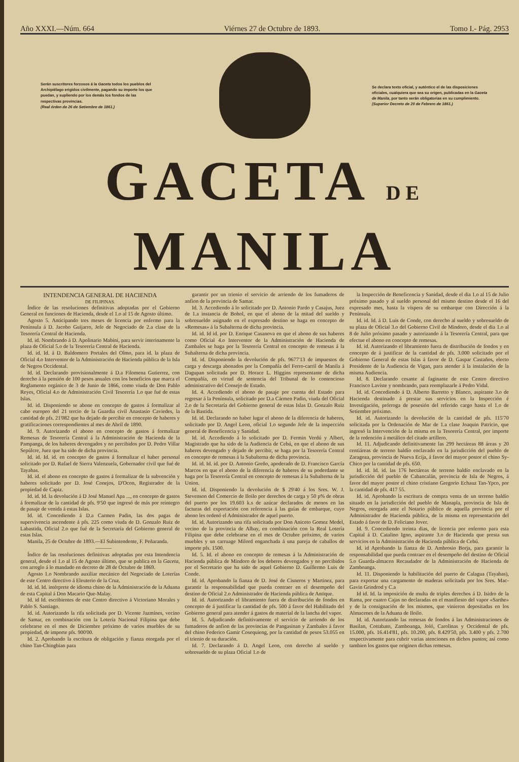Año XXXI.—Núm. 664 Viérnes 27 de Octubre de 1893. Tomo I.- Pág. 2953
Serán suscritores forzosos á la Gaceta todos los pueblos del Archipiélago erigidos civilmente, pagando su importe los que puedan, y supliendo por los demás los fondos de las respectivas provincias.
(Real órden de 26 de Setiembre de 1861.)
Se declara texto oficial, y auténtico el de las disposiciones oficiales, cualquiera que sea su origen, publicadas en la Gaceta de Manila, por tanto serán obligatorias en su cumplimiento.
(Superior Decreto de 20 de Febrero de 1861.)
GACETA DE MANILA
INTENDENCIA GENERAL DE HACIENDA
DE FILIPINAS.
Índice de las resoluciones definitivas adoptadas por el Gobierno General en funciones de Hacienda, desde el 1.o al 15 de Agosto último.
Agosto 5. Anticipando tres meses de licencia por enfermo para la Península á D. Jacobo Guijarro, Jefe de Negociado de 2.a clase de la Tesorería Central de Hacienda.
Id. id. Nombrando á D. Apolinario Mabini, para servir interinamente la plaza de Oficial 5.o de la Tesorería Central de Hacienda.
Id. id. Id. á D. Baldomero Portales del Olmo, para id. la plaza de Oficial 4.o Interventor de la Administración de Hacienda pública de la Isla de Negros Occidental.
Id. id. Declarando provisionalmente á D.a Filomena Gutierrez, con derecho á la pensión de 100 pesos anuales con los beneficios que marca el Reglamento orgánico de 3 de Junio de 1866, como viuda de Don Pablo Reyes, Oficial 4.o de Administración Civil Tesorería 1.o que fué de estas Islas.
Id. id. Disponiendo se abone en concepto de gastos á formalizar al cabo europeo del 21 tercio de la Guardia civil Anastasio Caviedes, la cantidad de pfs. 21'082 que ha dejado de percibir en concepto de haberes y gratificaciones correspondientes al mes de Abril de 1890.
Id. 9. Autorizando el abono en concepto de gastos á formalizar Remesas de Tesorería Central á la Administración de Hacienda de la Pampanga, de los haberes devengados y no percibidos por D. Pedro Villar Sepúlcre, Juez que ha sido de dicha provincia.
Id. id. Id. id. en concepto de gastos á formalizar el haber personal solicitado por D. Rafael de Sierra Valenzuela, Gobernador civil que fué de Tayabas.
Id. id. el abono en concepto de gastos á formalizar de la subvención y haberes solicitado por D. José Conejos, D'Ocon, Registrador de la propiedad de Capiz.
Id. id. Id. la devolución á D José Manuel Apa ..., en concepto de gastos á formalizar de la cantidad de pfs. 9'50 que ingresó de más por reintegro de pasaje de venida á estas Islas.
Id. id. Concediendo á D.a Carmen Padin, las dos pagas de supervivencia ascendente á pfs. 225 como viuda de D. Gonzalo Ruiz de Labastida, Oficial 2.o que fué de la Secretaría del Gobierno general de estas Islas.
Manila, 25 de Octubre de 1893.—El Subintendente, F. Peñaranda.
———
Índice de las resoluciones definitivas adoptadas por esta Intendencia general, desde el 1.o al 15 de Agosto último, que se publica en la Gaceta, con arreglo á lo mandado en decreto de 28 de Octubre de 1869.
Agosto 1.o Nombrando auxiliar mecánico del Negociado de Loterías de este Centro directivo á Eleuterio de la Cruz.
Id. id. Id. intérprete de idioma chino de la Administración de la Aduana de esta Capital á Don Macario Que-Malay.
Id. id Id. escribientes de este Centro directivo á Victoriano Morales y Pablo S. Santiago.
Id. id. Autorizando la rifa solicitada por D. Vicente Jazmínes, vecino de Samar, en combinación con la Lotería Nacional Filipina que debe celebrarse en el mes de Diciembre próximo de varios muebles de su propiedad, de importe pfs. 900'00.
Id. 2. Aprobando la escritura de obligación y fianza otorgada por el chino Tan-Chingbian para
garantir por un trienio el servicio de arriendo de los fumaderos de anfion de la provincia de Samar.
Id. 3. Accediendo á lo solicitado por D. Antonio Pardo y Casajus, Juez de 1.a instancia de Bohol, en que el abono de la mitad del sueldo y sobresueldo asignado en el expresado destino se haga en concepto de «Remesas» á la Subalterna de dicha provincia.
Id. id. Id id. por D. Enrique Casanova en que el abono de sus haberes como Oficial 4.o Interventor de la Administración de Hacienda de Zambales se haga por la Tesorería Central en concepto de remesas á la Subalterna de dicha provincia.
Id. id. Disponiendo la devolución de pfs. 9677'13 de impuestos de carga y descarga abonados por la Compañía del Ferro-carril de Manila á Dagupan solicitada por D. Horace L. Higgins representante de dicha Compañía, en virtud de sentencia del Tribunal de lo contencioso administrativo del Consejo de Estado.
Id. 4. Accediendo el abono de pasaje por cuenta del Estado para regresar á la Península, solicitado por D.a Cármen Padin, viuda del Oficial 2.o de la Secretaría del Gobierno general de estas Islas D. Gonzalo Ruiz de la Bastida.
Id. id. Declarando no haber lugar el abono de la diferencia de haberes, solicitado por D. Angel Leon, oficial 1.o segundo Jefe de la inspección general de Beneficencia y Sanidad.
Id. id. Accediendo á lo solicitado por D. Fermin Verdú y Albert, Magistrado que ha sido de la Audiencia de Cebú, en que el abono de sus haberes devengado y dejado de percibir, se haga por la Tesorería Central en concepto de remesas á la Subalterna de dicha provincia.
Id. id. Id. id. por D. Antonio Greño, apoderado de D. Francisco García Marcos en que el abono de la diferencia de haberes de su poderdante se haga por la Tesorería Central en concepto de remesas á la Subalterna de la Union.
Id. id. Disponiendo la devolución de $ 29'40 á los Sres. W. J. Stevenson del Comercio de Iloilo por derechos de carga y 50 p% de obras del puerto por los 19.603 k.s de azúcar declarados de menos en las facturas del exportación con referencia á las guías de embarque, cuyo abono les ordenó el Administrador de aquel puerto.
Id. id. Autorizando una rifa solicitada por Don Aniceto Gomez Medel, vecino de la provincia de Albay, en combinación con la Real Lotería Filipina que debe celebrarse en el mes de Octubre próximo, de varios muebles y un carruage Milord enganchada á una pareja de caballos de importe pfs. 1500.
Id. 5. Id. el abono en concepto de remesas á la Administración de Hacienda pública de Mindoro de los deberes devengados y no percibidos por el Secretario que ha sido de aquel Gobierno D. Guillermo Luis de Conde.
Id. id. Aprobando la fianza de D. José de Cisneros y Martinez, para garantir la responsabilidad que pueda contraer en el desempeño del destino de Oficial 2.o Administrador de Hacienda pública de Antique.
Id. id. Autorizando el libramiento fuera de distribución de fondos en concepto de á justificar la cantidad de pfs. 500 á favor del Habilitado del Gobierno general para atender á gastos de material de la lancha del vapor.
Id. 5. Adjudicando definitivamente el servicio de arriendo de los fumaderos de anfion de las provincias de Pangasinan y Zambales á favor del chino Federico Gamir Cosequieng, por la cantidad de pesos 53.055 en el trienio de su duración.
Id. 7. Declarando á D. Angel Leon, con derecho al sueldo y sobresueldo de su plaza Oficial 1.o de
la Inspección de Beneficencia y Sanidad, desde el dia 1.o al 15 de Julio próximo pasado y al sueldo personal del mismo destino desde el 16 del expresado mes, hasta la víspera de su embarque con Dirección á la Península.
Id. id. Id. á D. Luis de Conde, con derecho al sueldo y sobresueldo de su plaza de Oficial 3.o del Gobierno Civil de Mindoro, desde el dia 1.o al 8 de Julio próximo pasado y autorizando á la Tesorería Central, para que efectue el abono en concepto de remesas.
Id. id. Autorizando el libramiento fuera de distribución de fondos y en concepto de á justificar de la cantidad de pfs. 3.000 solicitado por el Gobierno General de estas Islas á favor de D. Gaspar Castaños, electo Presidente de la Audiencia de Vigan, para atender á la instalación de la misma Audiencia.
Id. 8. Declarando cesante al faginante de este Centro directivo Francisco Laviste y nombrando, para reemplazarle á Pedro Vidal.
Id. id. Concediendo á D. Alberto Barretto y Blanco, aspirante 3.o de Hacienda destinado á prestar sus servicios en la Inspección é Investigación, prórroga de posesión del referido cargo hasta el 1.o de Setiembre próximo.
Id. id. Autorizando la devolución de la cantidad de pfs. 115'70 solicitada por la Ordenación de Mar de 1.a clase Joaquin Patricio, que ingresó la Intervención de la misma en la Tesorería Central, por importe de la redención á metálico del citado artillero.
Id. 11. Adjudicando definitivamente las 299 hectáreas 88 áreas y 20 centiáreas de terreno baldío enclavado en la jurisdicción del pueblo de Zaragoza, provincia de Nueva Ecija, á favor del mayor postor el chino Sy-Chico por la cantidad de pfs. 650.
Id. id. Id. id. las 176 hectáreas de terreno baldío enclavado en la jurisdicción del pueblo de Cabancalán, provincia de Isla de Negros, á favor del mayor postor el chino cristiano Gregorio Echauz Tan-Ypco, por la cantidad de pfs. 417 55.
Id. id. Aprobando la escritura de compra venta de un terreno baldío situado en la jurisdicción del pueblo de Manapla, provincia de Isla de Negros, otorgada ante el Notario público de aquella provincia por el Administrador de Hacienda pública, de la misma en representación del Estado á favor de D. Feliciano Jover.
Id. 9. Concediendo treinta dias, de licencia por enfermo para esta Capital á D. Catalino Igno, aspirante 3.o de Hacienda que presta sus servicios en la Administración de Hacienda pública de Cebú.
Id. id Aprobando la fianza de D. Ambrosio Borja, para garantir la responsabilidad que pueda contraer en el desempeño del destino de Oficial 5.o Guarda-almacen Recaudador de la Administración de Hacienda de Zamboanga.
Id. 11. Disponiendo la habilitación del puerto de Calagua (Tayabas), para exportar una cargamento de maderas solicitada por los Sres. Mac-Gavin Grindrod y C.a
Id id. Id. la imposición de multa de triples derechos á D. Isidro de la Rama, por cuatro Cajas no declaradas en el manifiesto del vapor «Sarthe» y de la consignación de los mismos, que vinieron depositadas en los Almacenes de la Aduana de Iloilo.
Id. id. Autorizando las remesas de fondos á las Administraciones de Basilan, Cottabato, Zamboanga, Joló, Carolinas y Occidental de pfs. 15.000, pfs. 16.414'81, pfs. 10.200, pfs. 8.429'50, pfs. 3.400 y pfs. 2.700 respectivamente para cubrir varias atenciones en dichos puntos; así como tambien los gastos que originen dichas remesas.